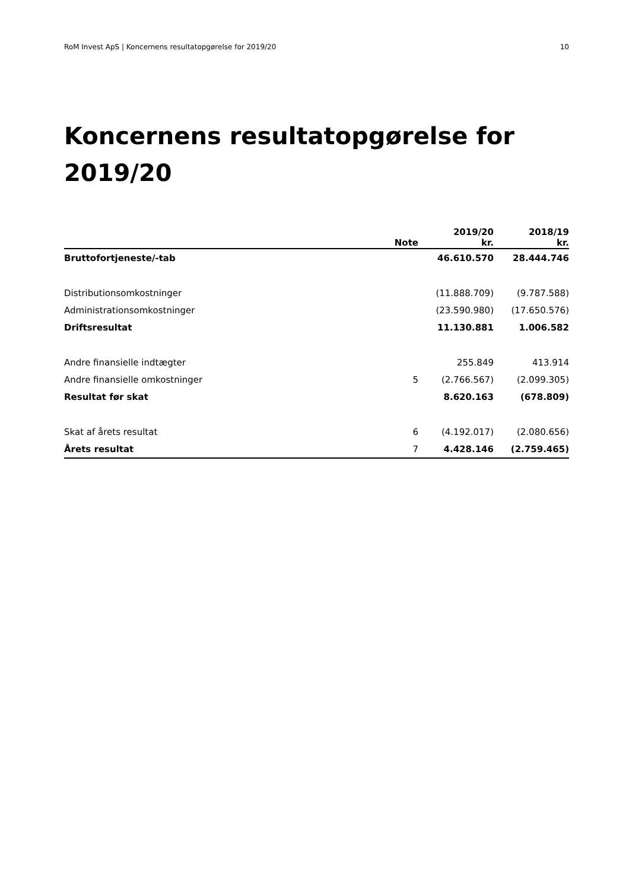RoM Invest ApS | Koncernens resultatopgørelse for 2019/20 10
Koncernens resultatopgørelse for 2019/20
| | Note | 2019/20 kr. | 2018/19 kr. |
| --- | --- | --- | --- |
| Bruttofortjeneste/-tab | | 46.610.570 | 28.444.746 |
| Distributionsomkostninger | | (11.888.709) | (9.787.588) |
| Administrationsomkostninger | | (23.590.980) | (17.650.576) |
| Driftsresultat | | 11.130.881 | 1.006.582 |
| Andre finansielle indtægter | | 255.849 | 413.914 |
| Andre finansielle omkostninger | 5 | (2.766.567) | (2.099.305) |
| Resultat før skat | | 8.620.163 | (678.809) |
| Skat af årets resultat | 6 | (4.192.017) | (2.080.656) |
| Årets resultat | 7 | 4.428.146 | (2.759.465) |